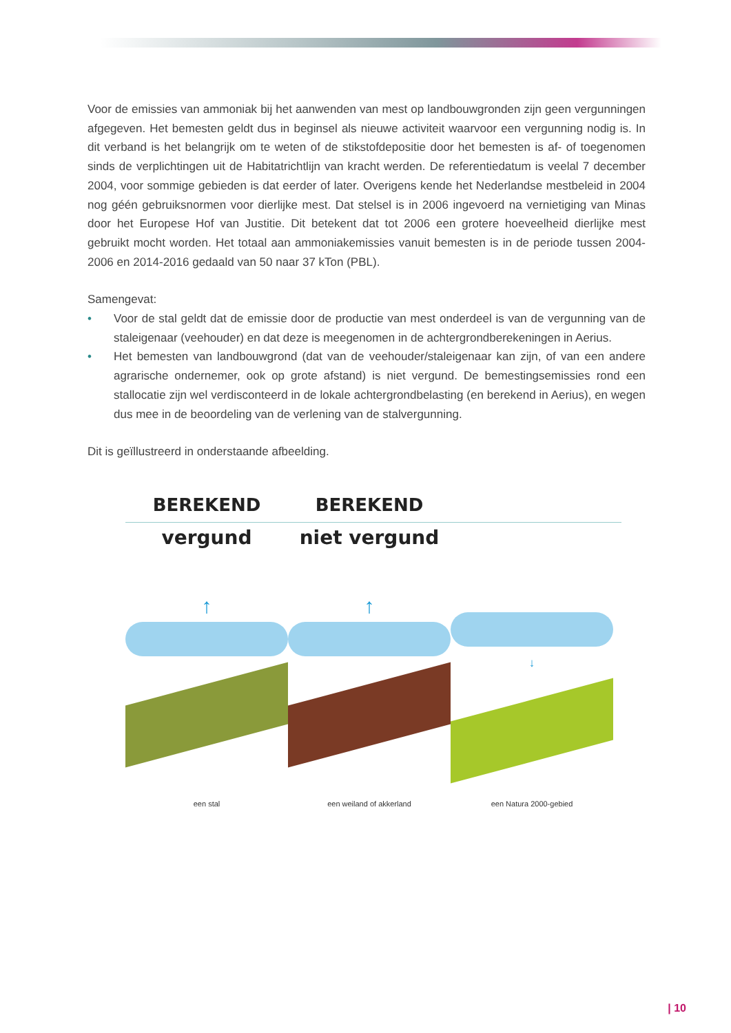Voor de emissies van ammoniak bij het aanwenden van mest op landbouwgronden zijn geen vergunningen afgegeven. Het bemesten geldt dus in beginsel als nieuwe activiteit waarvoor een vergunning nodig is. In dit verband is het belangrijk om te weten of de stikstofdepositie door het bemesten is af- of toegenomen sinds de verplichtingen uit de Habitatrichtlijn van kracht werden. De referentiedatum is veelal 7 december 2004, voor sommige gebieden is dat eerder of later. Overigens kende het Nederlandse mestbeleid in 2004 nog géén gebruiksnormen voor dierlijke mest. Dat stelsel is in 2006 ingevoerd na vernietiging van Minas door het Europese Hof van Justitie. Dit betekent dat tot 2006 een grotere hoeveelheid dierlijke mest gebruikt mocht worden. Het totaal aan ammoniakemissies vanuit bemesten is in de periode tussen 2004-2006 en 2014-2016 gedaald van 50 naar 37 kTon (PBL).
Samengevat:
• Voor de stal geldt dat de emissie door de productie van mest onderdeel is van de vergunning van de staleigenaar (veehouder) en dat deze is meegenomen in de achtergrondberekeningen in Aerius.
• Het bemesten van landbouwgrond (dat van de veehouder/staleigenaar kan zijn, of van een andere agrarische ondernemer, ook op grote afstand) is niet vergund. De bemestingsemissies rond een stallocatie zijn wel verdisconteerd in de lokale achtergrondbelasting (en berekend in Aerius), en wegen dus mee in de beoordeling van de verlening van de stalvergunning.
Dit is geïllustreerd in onderstaande afbeelding.
BEREKEND BEREKEND
vergund niet vergund
↑ ↑
↓
een stal een weiland of akkerland een Natura 2000-gebied
| 10